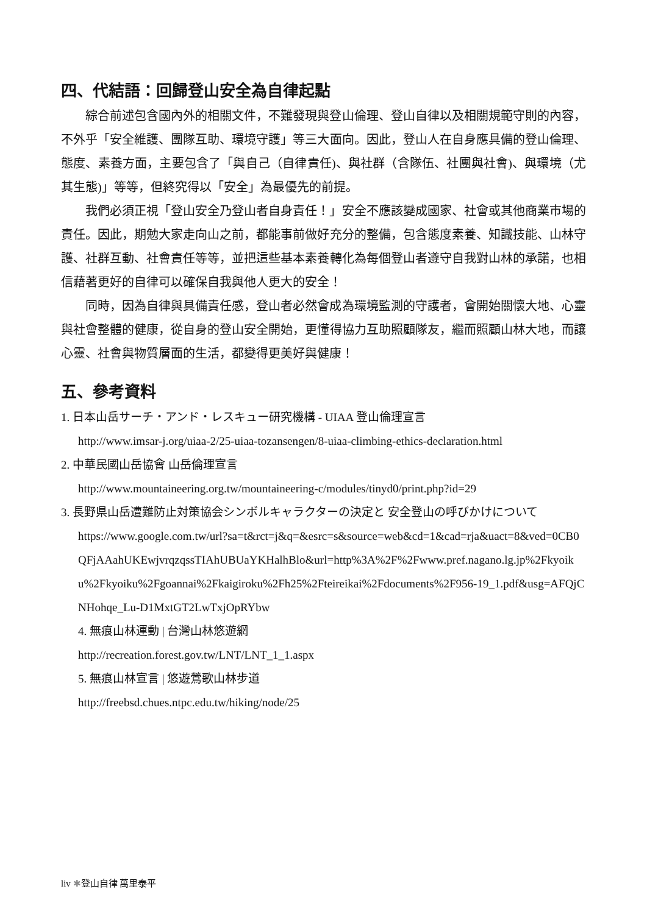四、代結語：回歸登山安全為自律起點
綜合前述包含國內外的相關文件，不難發現與登山倫理、登山自律以及相關規範守則的內容，不外乎「安全維護、團隊互助、環境守護」等三大面向。因此，登山人在自身應具備的登山倫理、態度、素養方面，主要包含了「與自己（自律責任)、與社群（含隊伍、社團與社會)、與環境（尤其生態)」等等，但終究得以「安全」為最優先的前提。
我們必須正視「登山安全乃登山者自身責任！」安全不應該變成國家、社會或其他商業市場的責任。因此，期勉大家走向山之前，都能事前做好充分的整備，包含態度素養、知識技能、山林守護、社群互動、社會責任等等，並把這些基本素養轉化為每個登山者遵守自我對山林的承諾，也相信藉著更好的自律可以確保自我與他人更大的安全！
同時，因為自律與具備責任感，登山者必然會成為環境監測的守護者，會開始關懷大地、心靈與社會整體的健康，從自身的登山安全開始，更懂得協力互助照顧隊友，繼而照顧山林大地，而讓心靈、社會與物質層面的生活，都變得更美好與健康！
五、參考資料
1. 日本山岳サーチ・アンド・レスキュー研究機構 - UIAA 登山倫理宣言
http://www.imsar-j.org/uiaa-2/25-uiaa-tozansengen/8-uiaa-climbing-ethics-declaration.html
2. 中華民國山岳協會 山岳倫理宣言
http://www.mountaineering.org.tw/mountaineering-c/modules/tinyd0/print.php?id=29
3. 長野県山岳遭難防止対策協会シンボルキャラクターの決定と 安全登山の呼びかけについて
https://www.google.com.tw/url?sa=t&rct=j&q=&esrc=s&source=web&cd=1&cad=rja&uact=8&ved=0CB0QFjAAahUKEwjvrqzqssTIAhUBUaYKHalhBlo&url=http%3A%2F%2Fwww.pref.nagano.lg.jp%2Fkyoiku%2Fkyoiku%2Fgoannai%2Fkaigiroku%2Fh25%2Fteireikai%2Fdocuments%2F956-19_1.pdf&usg=AFQjCNHohqe_Lu-D1MxtGT2LwTxjOpRYbw
4. 無痕山林運動 | 台灣山林悠遊網
http://recreation.forest.gov.tw/LNT/LNT_1_1.aspx
5. 無痕山林宣言 | 悠遊鶯歌山林步道
http://freebsd.chues.ntpc.edu.tw/hiking/node/25
liv ✱登山自律 萬里泰平